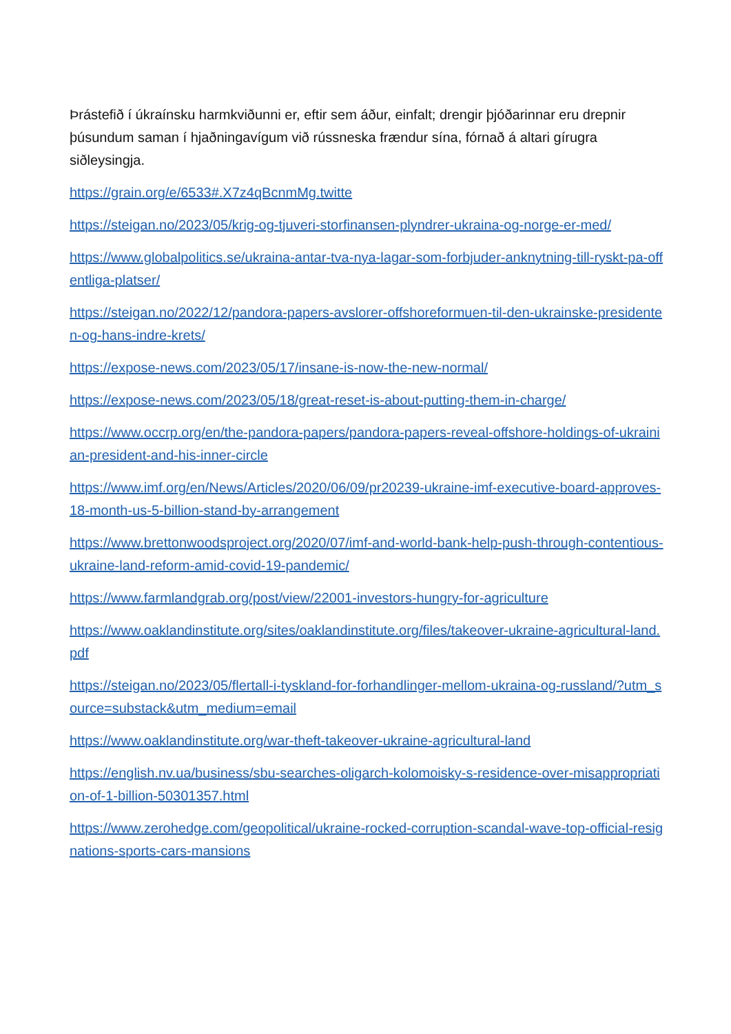Þrástefið í úkraínsku harmkviðunni er, eftir sem áður, einfalt; drengir þjóðarinnar eru drepnir þúsundum saman í hjaðningavígum við rússneska frændur sína, fórnað á altari gírugra siðleysingja.
https://grain.org/e/6533#.X7z4qBcnmMg.twitte
https://steigan.no/2023/05/krig-og-tjuveri-storfinansen-plyndrer-ukraina-og-norge-er-med/
https://www.globalpolitics.se/ukraina-antar-tva-nya-lagar-som-forbjuder-anknytning-till-ryskt-pa-offentliga-platser/
https://steigan.no/2022/12/pandora-papers-avslorer-offshoreformuen-til-den-ukrainske-presidenten-og-hans-indre-krets/
https://expose-news.com/2023/05/17/insane-is-now-the-new-normal/
https://expose-news.com/2023/05/18/great-reset-is-about-putting-them-in-charge/
https://www.occrp.org/en/the-pandora-papers/pandora-papers-reveal-offshore-holdings-of-ukrainian-president-and-his-inner-circle
https://www.imf.org/en/News/Articles/2020/06/09/pr20239-ukraine-imf-executive-board-approves-18-month-us-5-billion-stand-by-arrangement
https://www.brettonwoodsproject.org/2020/07/imf-and-world-bank-help-push-through-contentious-ukraine-land-reform-amid-covid-19-pandemic/
https://www.farmlandgrab.org/post/view/22001-investors-hungry-for-agriculture
https://www.oaklandinstitute.org/sites/oaklandinstitute.org/files/takeover-ukraine-agricultural-land.pdf
https://steigan.no/2023/05/flertall-i-tyskland-for-forhandlinger-mellom-ukraina-og-russland/?utm_source=substack&utm_medium=email
https://www.oaklandinstitute.org/war-theft-takeover-ukraine-agricultural-land
https://english.nv.ua/business/sbu-searches-oligarch-kolomoisky-s-residence-over-misappropriation-of-1-billion-50301357.html
https://www.zerohedge.com/geopolitical/ukraine-rocked-corruption-scandal-wave-top-official-resignations-sports-cars-mansions